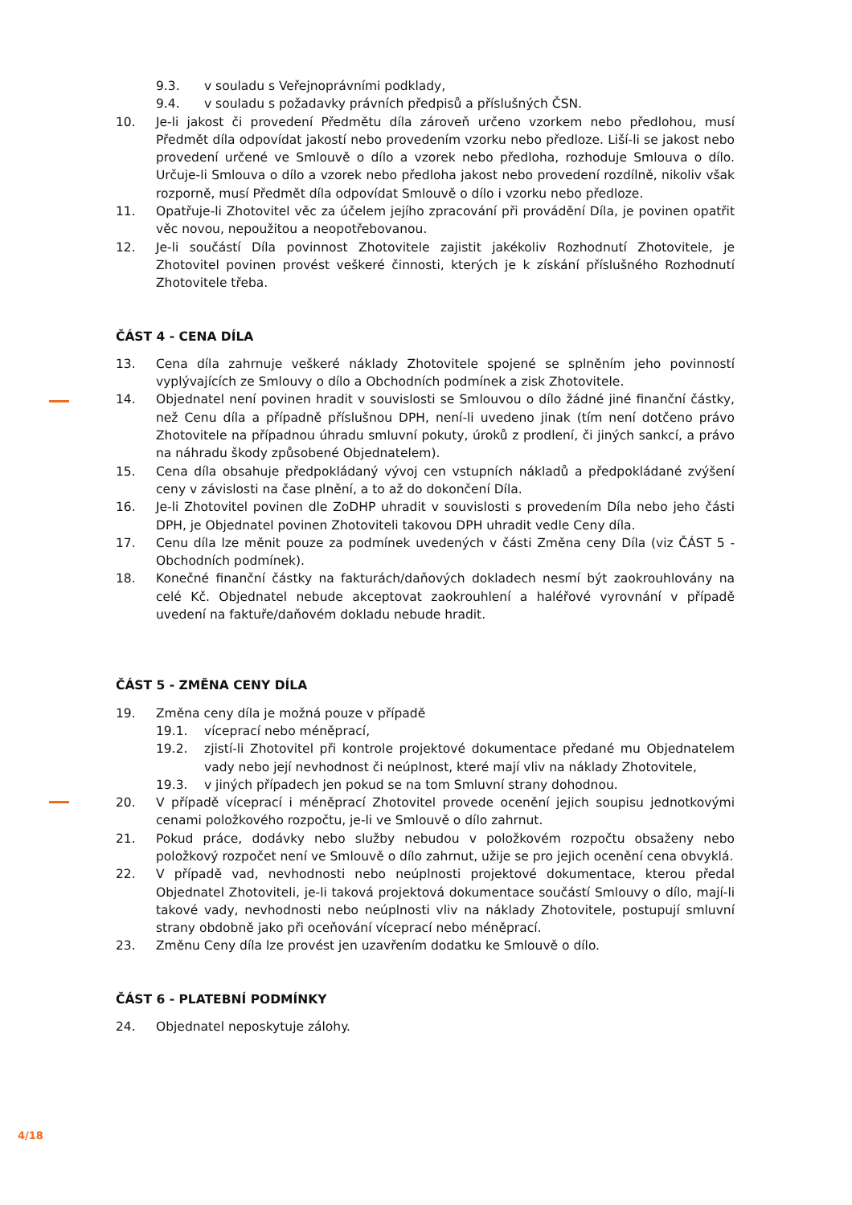9.3. v souladu s Veřejnoprávními podklady,
9.4. v souladu s požadavky právních předpisů a příslušných ČSN.
10. Je-li jakost či provedení Předmětu díla zároveň určeno vzorkem nebo předlohou, musí Předmět díla odpovídat jakostí nebo provedením vzorku nebo předloze. Liší-li se jakost nebo provedení určené ve Smlouvě o dílo a vzorek nebo předloha, rozhoduje Smlouva o dílo. Určuje-li Smlouva o dílo a vzorek nebo předloha jakost nebo provedení rozdílně, nikoliv však rozporně, musí Předmět díla odpovídat Smlouvě o dílo i vzorku nebo předloze.
11. Opatřuje-li Zhotovitel věc za účelem jejího zpracování při provádění Díla, je povinen opatřit věc novou, nepoužitou a neopotřebovanou.
12. Je-li součástí Díla povinnost Zhotovitele zajistit jakékoliv Rozhodnutí Zhotovitele, je Zhotovitel povinen provést veškeré činnosti, kterých je k získání příslušného Rozhodnutí Zhotovitele třeba.
ČÁST 4 - CENA DÍLA
13. Cena díla zahrnuje veškeré náklady Zhotovitele spojené se splněním jeho povinností vyplývajících ze Smlouvy o dílo a Obchodních podmínek a zisk Zhotovitele.
14. Objednatel není povinen hradit v souvislosti se Smlouvou o dílo žádné jiné finanční částky, než Cenu díla a případně příslušnou DPH, není-li uvedeno jinak (tím není dotčeno právo Zhotovitele na případnou úhradu smluvní pokuty, úroků z prodlení, či jiných sankcí, a právo na náhradu škody způsobené Objednatelem).
15. Cena díla obsahuje předpokládaný vývoj cen vstupních nákladů a předpokládané zvýšení ceny v závislosti na čase plnění, a to až do dokončení Díla.
16. Je-li Zhotovitel povinen dle ZoDHP uhradit v souvislosti s provedením Díla nebo jeho části DPH, je Objednatel povinen Zhotoviteli takovou DPH uhradit vedle Ceny díla.
17. Cenu díla lze měnit pouze za podmínek uvedených v části Změna ceny Díla (viz ČÁST 5 - Obchodních podmínek).
18. Konečné finanční částky na fakturách/daňových dokladech nesmí být zaokrouhlovány na celé Kč. Objednatel nebude akceptovat zaokrouhlení a haléřové vyrovnání v případě uvedení na faktuře/daňovém dokladu nebude hradit.
ČÁST 5 - ZMĚNA CENY DÍLA
19. Změna ceny díla je možná pouze v případě
19.1. víceprací nebo méněprací,
19.2. zjistí-li Zhotovitel při kontrole projektové dokumentace předané mu Objednatelem vady nebo její nevhodnost či neúplnost, které mají vliv na náklady Zhotovitele,
19.3. v jiných případech jen pokud se na tom Smluvní strany dohodnou.
20. V případě víceprací i méněprací Zhotovitel provede ocenění jejich soupisu jednotkovými cenami položkového rozpočtu, je-li ve Smlouvě o dílo zahrnut.
21. Pokud práce, dodávky nebo služby nebudou v položkovém rozpočtu obsaženy nebo položkový rozpočet není ve Smlouvě o dílo zahrnut, užije se pro jejich ocenění cena obvyklá.
22. V případě vad, nevhodnosti nebo neúplnosti projektové dokumentace, kterou předal Objednatel Zhotoviteli, je-li taková projektová dokumentace součástí Smlouvy o dílo, mají-li takové vady, nevhodnosti nebo neúplnosti vliv na náklady Zhotovitele, postupují smluvní strany obdobně jako při oceňování víceprací nebo méněprací.
23. Změnu Ceny díla lze provést jen uzavřením dodatku ke Smlouvě o dílo.
ČÁST 6 - PLATEBNÍ PODMÍNKY
24. Objednatel neposkytuje zálohy.
4/18